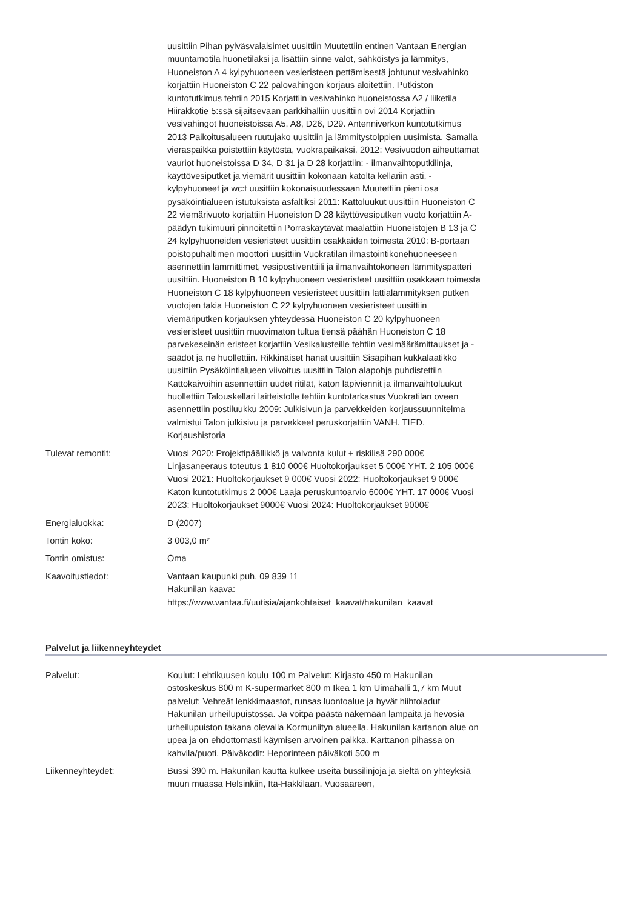| | uusittiin Pihan pylväsvalaisimet uusittiin Muutettiin entinen Vantaan Energian muuntamotila huonetilaksi ja lisättiin sinne valot, sähköistys ja lämmitys, Huoneiston A 4 kylpyhuoneen vesieristeen pettämisestä johtunut vesivahinko korjattiin Huoneiston C 22 palovahingon korjaus aloitettiin. Putkiston kuntotutkimus tehtiin 2015 Korjattiin vesivahinko huoneistossa A2 / liiketila Hiirakkotie 5:ssä sijaitsevaan parkkihalliin uusittiin ovi 2014 Korjattiin vesivahingot huoneistoissa A5, A8, D26, D29. Antenniverkon kuntotutkimus 2013 Paikoitusalueen ruutujako uusittiin ja lämmitystolppien uusimista. Samalla vieraspaikka poistettiin käytöstä, vuokrapaikaksi. 2012: Vesivuodon aiheuttamat vauriot huoneistoissa D 34, D 31 ja D 28 korjattiin: - ilmanvaihtoputkilinja, käyttövesiputket ja viemärit uusittiin kokonaan katolta kellariin asti, - kylpyhuoneet ja wc:t uusittiin kokonaisuudessaan Muutettiin pieni osa pysäköintialueen istutuksista asfaltiksi 2011: Kattoluukut uusittiin Huoneiston C 22 viemärivuoto korjattiin Huoneiston D 28 käyttövesiputken vuoto korjattiin A-päädyn tukimuuri pinnoitettiin Porraskäytävät maalattiin Huoneistojen B 13 ja C 24 kylpyhuoneiden vesieristeet uusittiin osakkaiden toimesta 2010: B-portaan poistopuhaltimen moottori uusittiin Vuokratilan ilmastointikonehuoneeseen asennettiin lämmittimet, vesipostiventtiili ja ilmanvaihtokoneen lämmityspatteri uusittiin. Huoneiston B 10 kylpyhuoneen vesieristeet uusittiin osakkaan toimesta Huoneiston C 18 kylpyhuoneen vesieristeet uusittiin lattialämmityksen putken vuotojen takia Huoneiston C 22 kylpyhuoneen vesieristeet uusittiin viemäriputken korjauksen yhteydessä Huoneiston C 20 kylpyhuoneen vesieristeet uusittiin muovimaton tultua tiensä päähän Huoneiston C 18 parvekeseinän eristeet korjattiin Vesikalusteille tehtiin vesimäärämittaukset ja -säädöt ja ne huollettiin. Rikkinäiset hanat uusittiin Sisäpihan kukkalaatikko uusittiin Pysäköintialueen viivoitus uusittiin Talon alapohja puhdistettiin Kattokaivoihin asennettiin uudet ritilät, katon läpiviennit ja ilmanvaihtoluukut huollettiin Talouskellari laitteistolle tehtiin kuntotarkastus Vuokratilan oveen asennettiin postiluukku 2009: Julkisivun ja parvekkeiden korjaussuunnitelma valmistui Talon julkisivu ja parvekkeet peruskorjattiin VANH. TIED. Korjaushistoria |
| Tulevat remontit: | Vuosi 2020: Projektipäällikkö ja valvonta kulut + riskilisä 290 000€ Linjasaneeraus toteutus 1 810 000€ Huoltokorjaukset 5 000€ YHT. 2 105 000€ Vuosi 2021: Huoltokorjaukset 9 000€ Vuosi 2022: Huoltokorjaukset 9 000€ Katon kuntotutkimus 2 000€ Laaja peruskuntoarvio 6000€ YHT. 17 000€ Vuosi 2023: Huoltokorjaukset 9000€ Vuosi 2024: Huoltokorjaukset 9000€ |
| Energialuokka: | D (2007) |
| Tontin koko: | 3 003,0 m² |
| Tontin omistus: | Oma |
| Kaavoitustiedot: | Vantaan kaupunki puh. 09 839 11 Hakunilan kaava: https://www.vantaa.fi/uutisia/ajankohtaiset_kaavat/hakunilan_kaavat |
Palvelut ja liikenneyhteydet
| Palvelut: | Koulut: Lehtikuusen koulu 100 m Palvelut: Kirjasto 450 m Hakunilan ostoskeskus 800 m K-supermarket 800 m Ikea 1 km Uimahalli 1,7 km Muut palvelut: Vehreät lenkkimaastot, runsas luontoalue ja hyvät hiihtoladut Hakunilan urheilupuistossa. Ja voitpa päästä näkemään lampaita ja hevosia urheilupuiston takana olevalla Kormuniityn alueella. Hakunilan kartanon alue on upea ja on ehdottomasti käymisen arvoinen paikka. Karttanon pihassa on kahvila/puoti. Päiväkodit: Heporinteen päiväkoti 500 m |
| Liikenneyhteydet: | Bussi 390 m. Hakunilan kautta kulkee useita bussilinjoja ja sieltä on yhteyksiä muun muassa Helsinkiin, Itä-Hakkilaan, Vuosaareen, |